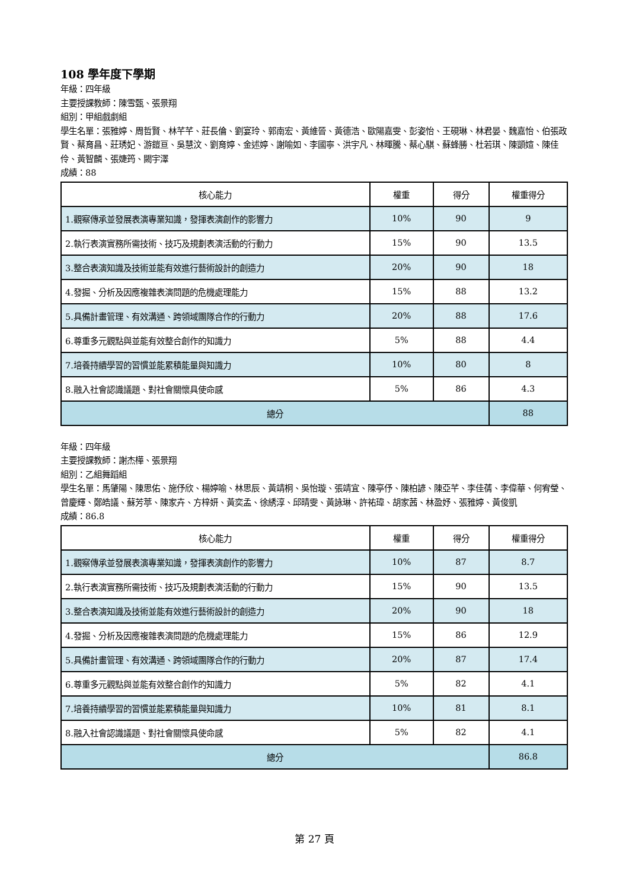108 學年度下學期
年級：四年級
主要授課教師：陳雪甄、張景翔
組別：甲組戲劇組
學生名單：張雅婷、周哲賢、林芊芊、莊長倫、劉宴玲、郭南宏、黃維晉、黃德浩、歐陽嘉雯、彭姿怡、王硯琳、林君晏、魏嘉怡、伯張政賢、蔡育昌、莊琇妃、游鎧亘、吳慧汶、劉育婷、金述婷、謝喻如、李國寧、洪宇凡、林暉騰、蔡心騏、蘇蜂勝、杜若琪、陳顗媗、陳佳伶、黃智麟、張婕筠、闕宇澤
成績：88
| 核心能力 | 權重 | 得分 | 權重得分 |
| --- | --- | --- | --- |
| 1.觀察傳承並發展表演專業知識，發揮表演創作的影響力 | 10% | 90 | 9 |
| 2.執行表演實務所需技術、技巧及規劃表演活動的行動力 | 15% | 90 | 13.5 |
| 3.整合表演知識及技術並能有效進行藝術設計的創造力 | 20% | 90 | 18 |
| 4.發掘、分析及因應複雜表演問題的危機處理能力 | 15% | 88 | 13.2 |
| 5.具備計畫管理、有效溝通、跨領域團隊合作的行動力 | 20% | 88 | 17.6 |
| 6.尊重多元觀點與並能有效整合創作的知識力 | 5% | 88 | 4.4 |
| 7.培養持續學習的習慣並能累積能量與知識力 | 10% | 80 | 8 |
| 8.融入社會認識議題、對社會關懷具使命感 | 5% | 86 | 4.3 |
| 總分 | | | 88 |
年級：四年級
主要授課教師：謝杰樺、張景翔
組別：乙組舞蹈組
學生名單：馬肇陽、陳思佑、施伃欣、楊婷喻、林思辰、黃靖桐、吳怡璇、張靖宜、陳亭伃、陳柏諺、陳亞芊、李佳蒨、李偉華、何宥瑩、曾慶輝、鄭皓議、蘇芳葶、陳家卉、方梓妍、黃奕孟、徐綉淳、邱晴雯、黃詠琳、許祐瑋、胡家茜、林盈妤、張雅婷、黃俊凱
成績：86.8
| 核心能力 | 權重 | 得分 | 權重得分 |
| --- | --- | --- | --- |
| 1.觀察傳承並發展表演專業知識，發揮表演創作的影響力 | 10% | 87 | 8.7 |
| 2.執行表演實務所需技術、技巧及規劃表演活動的行動力 | 15% | 90 | 13.5 |
| 3.整合表演知識及技術並能有效進行藝術設計的創造力 | 20% | 90 | 18 |
| 4.發掘、分析及因應複雜表演問題的危機處理能力 | 15% | 86 | 12.9 |
| 5.具備計畫管理、有效溝通、跨領域團隊合作的行動力 | 20% | 87 | 17.4 |
| 6.尊重多元觀點與並能有效整合創作的知識力 | 5% | 82 | 4.1 |
| 7.培養持續學習的習慣並能累積能量與知識力 | 10% | 81 | 8.1 |
| 8.融入社會認識議題、對社會關懷具使命感 | 5% | 82 | 4.1 |
| 總分 | | | 86.8 |
第 27 頁